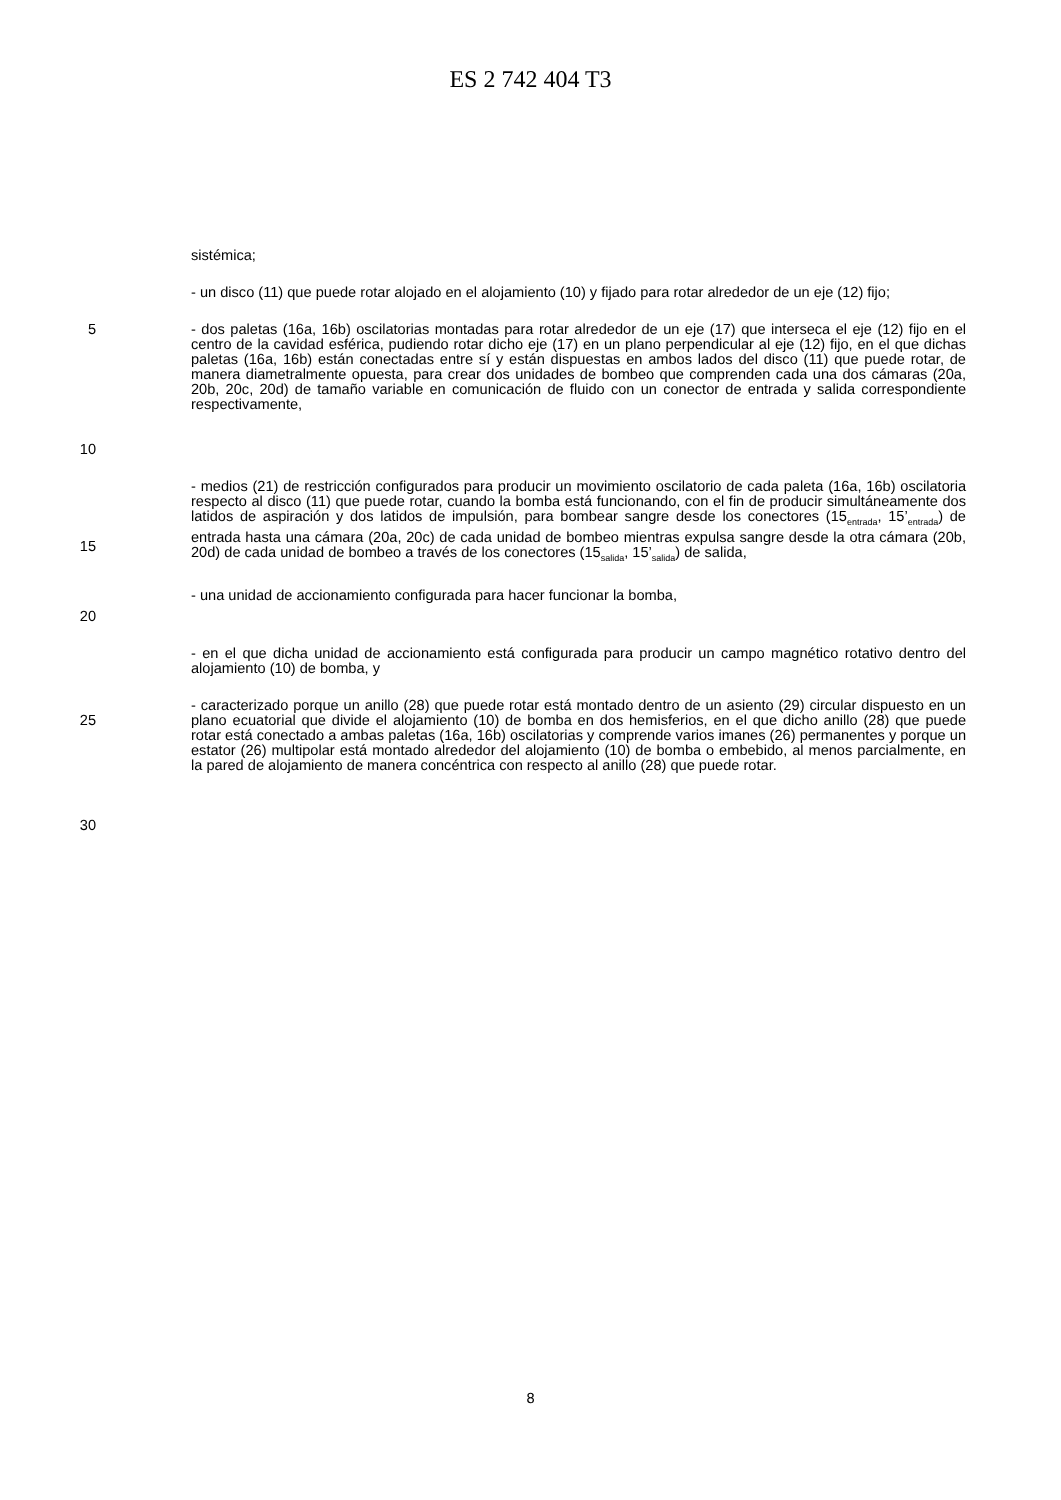ES 2 742 404 T3
sistémica;
- un disco (11) que puede rotar alojado en el alojamiento (10) y fijado para rotar alrededor de un eje (12) fijo;
5
10
- dos paletas (16a, 16b) oscilatorias montadas para rotar alrededor de un eje (17) que interseca el eje (12) fijo en el centro de la cavidad esférica, pudiendo rotar dicho eje (17) en un plano perpendicular al eje (12) fijo, en el que dichas paletas (16a, 16b) están conectadas entre sí y están dispuestas en ambos lados del disco (11) que puede rotar, de manera diametralmente opuesta, para crear dos unidades de bombeo que comprenden cada una dos cámaras (20a, 20b, 20c, 20d) de tamaño variable en comunicación de fluido con un conector de entrada y salida correspondiente respectivamente,
15 - medios (21) de restricción configurados para producir un movimiento oscilatorio de cada paleta (16a, 16b) oscilatoria respecto al disco (11) que puede rotar, cuando la bomba está funcionando, con el fin de producir simultáneamente dos latidos de aspiración y dos latidos de impulsión, para bombear sangre desde los conectores (15<sub>entrada</sub>, 15’<sub>entrada</sub>) de entrada hasta una cámara (20a, 20c) de cada unidad de bombeo mientras expulsa sangre desde la otra cámara (20b, 20d) de cada unidad de bombeo a través de los conectores (15<sub>salida</sub>, 15’<sub>salida</sub>) de salida,
- una unidad de accionamiento configurada para hacer funcionar la bomba,
20
- en el que dicha unidad de accionamiento está configurada para producir un campo magnético rotativo dentro del alojamiento (10) de bomba, y
25
30
- caracterizado porque un anillo (28) que puede rotar está montado dentro de un asiento (29) circular dispuesto en un plano ecuatorial que divide el alojamiento (10) de bomba en dos hemisferios, en el que dicho anillo (28) que puede rotar está conectado a ambas paletas (16a, 16b) oscilatorias y comprende varios imanes (26) permanentes y porque un estator (26) multipolar está montado alrededor del alojamiento (10) de bomba o embebido, al menos parcialmente, en la pared de alojamiento de manera concéntrica con respecto al anillo (28) que puede rotar.
8